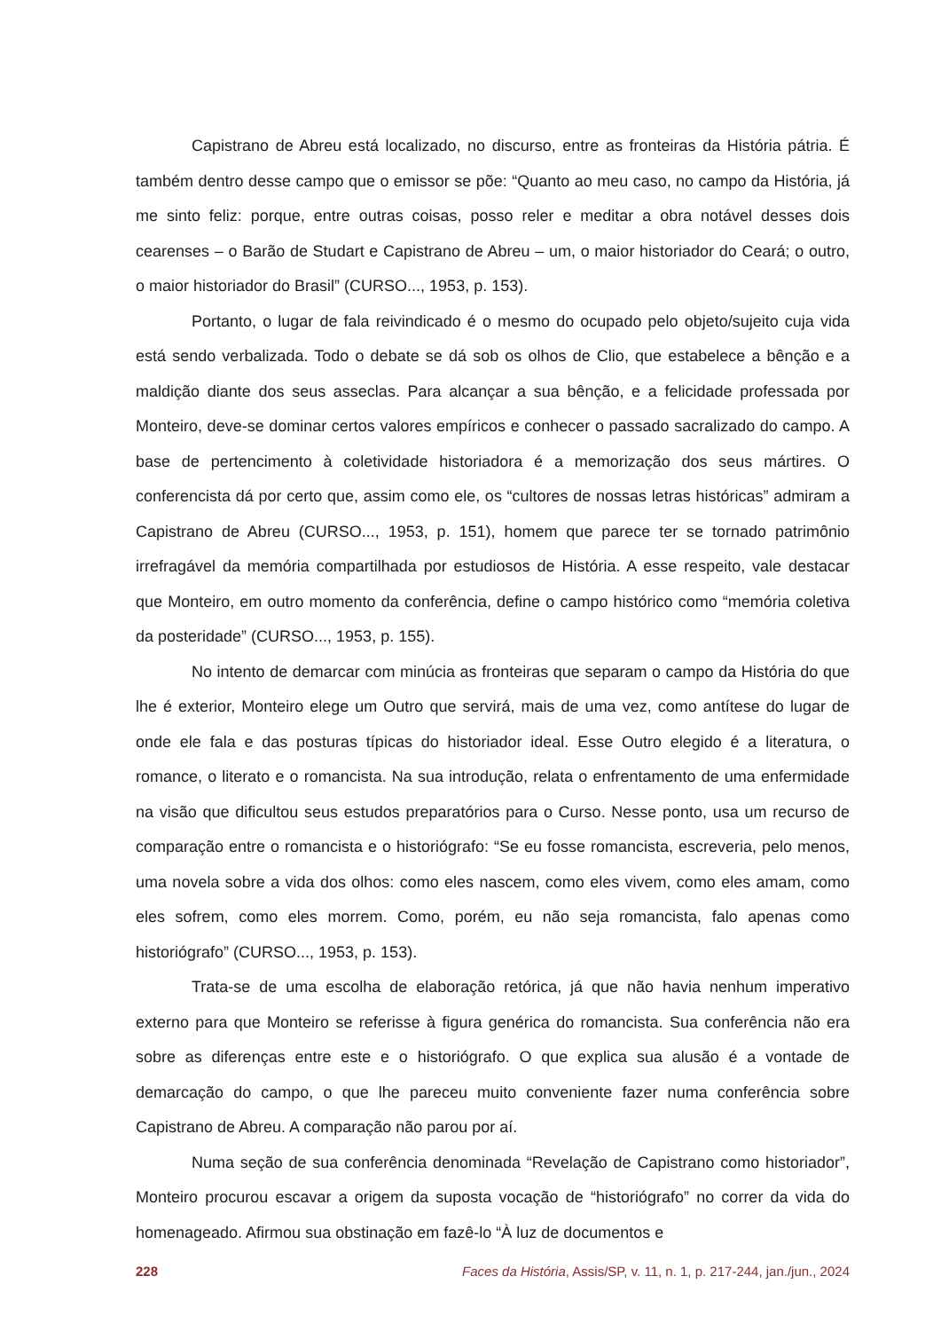Capistrano de Abreu está localizado, no discurso, entre as fronteiras da História pátria. É também dentro desse campo que o emissor se põe: “Quanto ao meu caso, no campo da História, já me sinto feliz: porque, entre outras coisas, posso reler e meditar a obra notável desses dois cearenses – o Barão de Studart e Capistrano de Abreu – um, o maior historiador do Ceará; o outro, o maior historiador do Brasil” (CURSO..., 1953, p. 153).
Portanto, o lugar de fala reivindicado é o mesmo do ocupado pelo objeto/sujeito cuja vida está sendo verbalizada. Todo o debate se dá sob os olhos de Clio, que estabelece a bênção e a maldição diante dos seus asseclas. Para alcançar a sua bênção, e a felicidade professada por Monteiro, deve-se dominar certos valores empíricos e conhecer o passado sacralizado do campo. A base de pertencimento à coletividade historiadora é a memorização dos seus mártires. O conferencista dá por certo que, assim como ele, os “cultores de nossas letras históricas” admiram a Capistrano de Abreu (CURSO..., 1953, p. 151), homem que parece ter se tornado patrimônio irrefragável da memória compartilhada por estudiosos de História. A esse respeito, vale destacar que Monteiro, em outro momento da conferência, define o campo histórico como “memória coletiva da posteridade” (CURSO..., 1953, p. 155).
No intento de demarcar com minúcia as fronteiras que separam o campo da História do que lhe é exterior, Monteiro elege um Outro que servirá, mais de uma vez, como antítese do lugar de onde ele fala e das posturas típicas do historiador ideal. Esse Outro elegido é a literatura, o romance, o literato e o romancista. Na sua introdução, relata o enfrentamento de uma enfermidade na visão que dificultou seus estudos preparatórios para o Curso. Nesse ponto, usa um recurso de comparação entre o romancista e o historiógrafo: “Se eu fosse romancista, escreveria, pelo menos, uma novela sobre a vida dos olhos: como eles nascem, como eles vivem, como eles amam, como eles sofrem, como eles morrem. Como, porém, eu não seja romancista, falo apenas como historiógrafo” (CURSO..., 1953, p. 153).
Trata-se de uma escolha de elaboração retórica, já que não havia nenhum imperativo externo para que Monteiro se referisse à figura genérica do romancista. Sua conferência não era sobre as diferenças entre este e o historiógrafo. O que explica sua alusão é a vontade de demarcação do campo, o que lhe pareceu muito conveniente fazer numa conferência sobre Capistrano de Abreu. A comparação não parou por aí.
Numa seção de sua conferência denominada “Revelação de Capistrano como historiador”, Monteiro procurou escavar a origem da suposta vocação de “historiógrafo” no correr da vida do homenageado. Afirmou sua obstinação em fazê-lo “À luz de documentos e
228 Faces da História, Assis/SP, v. 11, n. 1, p. 217-244, jan./jun., 2024